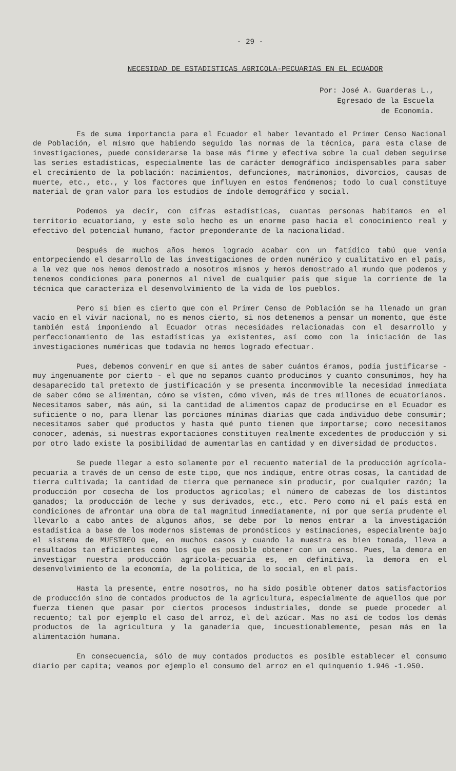- 29 -
NECESIDAD DE ESTADISTICAS AGRICOLA-PECUARIAS EN EL ECUADOR
Por: José A. Guarderas L.,
Egresado de la Escuela
de Economía.
Es de suma importancia para el Ecuador el haber levantado el Primer Censo Nacional de Población, el mismo que habiendo seguido las normas de la técnica, para esta clase de investigaciones, puede considerarse la base más firme y efectiva sobre la cual deben seguirse las series estadísticas, especialmente las de carácter demográfico indispensables para saber el crecimiento de la población: nacimientos, defunciones, matrimonios, divorcios, causas de muerte, etc., etc., y los factores que influyen en estos fenómenos; todo lo cual constituye material de gran valor para los estudios de índole demográfico y social.
Podemos ya decir, con cifras estadísticas, cuantas personas habitamos en el territorio ecuatoriano, y este solo hecho es un enorme paso hacia el conocimiento real y efectivo del potencial humano, factor preponderante de la nacionalidad.
Después de muchos años hemos logrado acabar con un fatídico tabú que venía entorpeciendo el desarrollo de las investigaciones de orden numérico y cualitativo en el país, a la vez que nos hemos demostrado a nosotros mismos y hemos demostrado al mundo que podemos y tenemos condiciones para ponernos al nivel de cualquier país que sigue la corriente de la técnica que caracteriza el desenvolvimiento de la vida de los pueblos.
Pero si bien es cierto que con el Primer Censo de Población se ha llenado un gran vacío en el vivir nacional, no es menos cierto, si nos detenemos a pensar un momento, que éste también está imponiendo al Ecuador otras necesidades relacionadas con el desarrollo y perfeccionamiento de las estadísticas ya existentes, así como con la iniciación de las investigaciones numéricas que todavía no hemos logrado efectuar.
Pues, debemos convenir en que si antes de saber cuántos éramos, podía justificarse - muy ingenuamente por cierto - el que no sepamos cuanto producimos y cuanto consumimos, hoy ha desaparecido tal pretexto de justificación y se presenta inconmovible la necesidad inmediata de saber cómo se alimentan, cómo se visten, cómo viven, más de tres millones de ecuatorianos. Necesitamos saber, más aún, si la cantidad de alimentos capaz de producirse en el Ecuador es suficiente o no, para llenar las porciones mínimas diarias que cada individuo debe consumir; necesitamos saber qué productos y hasta qué punto tienen que importarse; como necesitamos conocer, además, si nuestras exportaciones constituyen realmente excedentes de producción y si por otro lado existe la posibilidad de aumentarlas en cantidad y en diversidad de productos.
Se puede llegar a esto solamente por el recuento material de la producción agrícola-pecuaria a través de un censo de este tipo, que nos indique, entre otras cosas, la cantidad de tierra cultivada; la cantidad de tierra que permanece sin producir, por cualquier razón; la producción por cosecha de los productos agricolas; el número de cabezas de los distintos ganados; la producción de leche y sus derivados, etc., etc. Pero como ni el país está en condiciones de afrontar una obra de tal magnitud inmediatamente, ni por que sería prudente el llevarlo a cabo antes de algunos años, se debe por lo menos entrar a la investigación estadística a base de los modernos sistemas de pronósticos y estimaciones, especialmente bajo el sistema de MUESTREO que, en muchos casos y cuando la muestra es bien tomada, lleva a resultados tan eficientes como los que es posible obtener con un censo. Pues, la demora en investigar nuestra producción agrícola-pecuaria es, en definitiva, la demora en el desenvolvimiento de la economía, de la política, de lo social, en el país.
Hasta la presente, entre nosotros, no ha sido posible obtener datos satisfactorios de producción sino de contados productos de la agricultura, especialmente de aquellos que por fuerza tienen que pasar por ciertos procesos industriales, donde se puede proceder al recuento; tal por ejemplo el caso del arroz, el del azúcar. Mas no así de todos los demás productos de la agricultura y la ganadería que, incuestionablemente, pesan más en la alimentación humana.
En consecuencia, sólo de muy contados productos es posible establecer el consumo diario per capita; veamos por ejemplo el consumo del arroz en el quinquenio 1.946 -1.950.